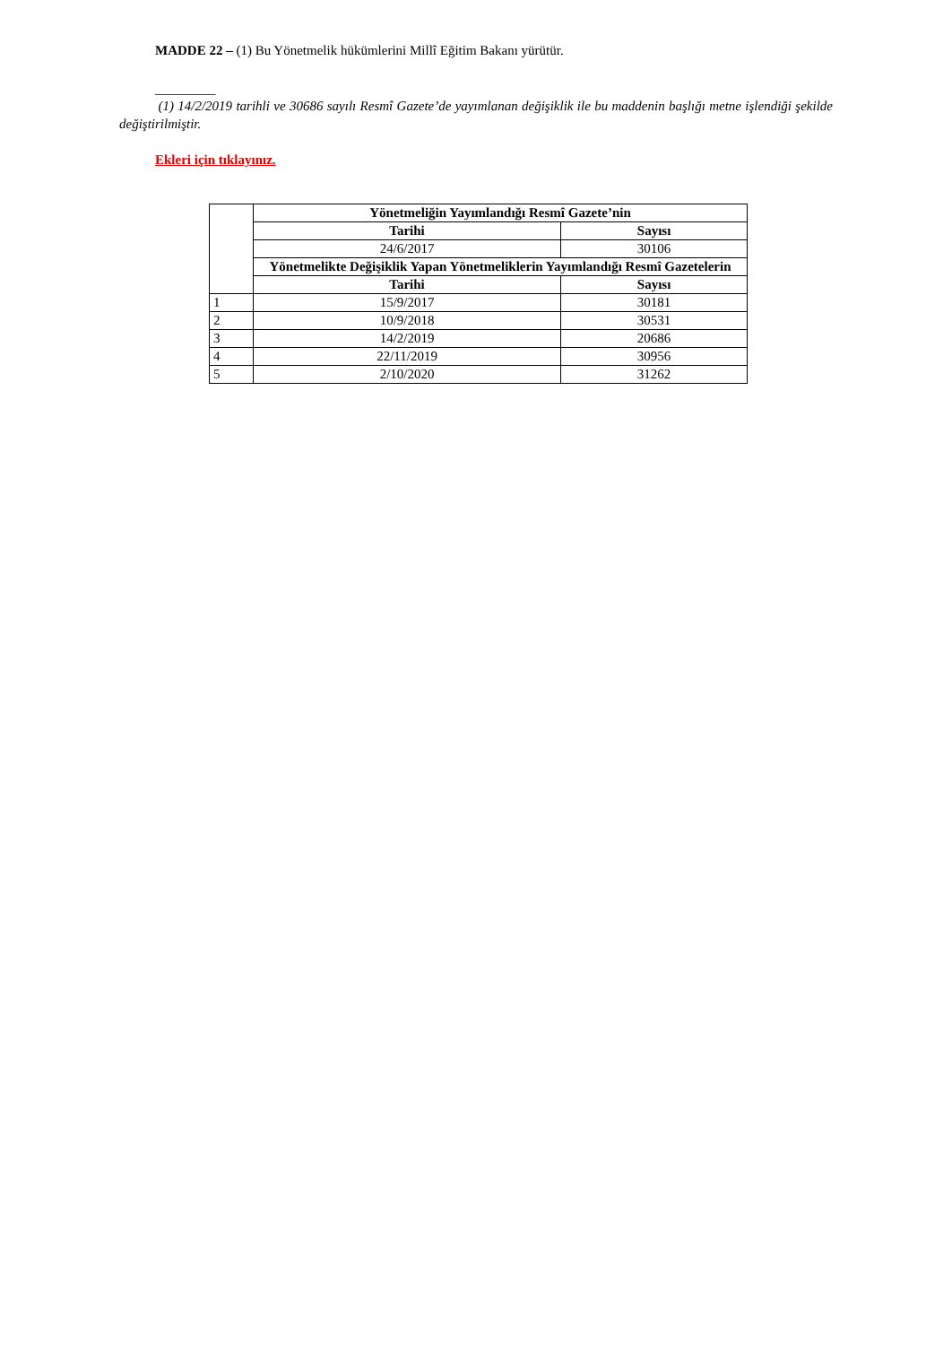MADDE 22 – (1) Bu Yönetmelik hükümlerini Millî Eğitim Bakanı yürütür.
_________
(1) 14/2/2019 tarihli ve 30686 sayılı Resmî Gazete’de yayımlanan değişiklik ile bu maddenin başlığı metne işlendiği şekilde değiştirilmiştir.
Ekleri için tıklayınız.
| | Yönetmeliğin Yayımlandığı Resmî Gazete’nin | |
| | Tarihi | Sayısı |
| | 24/6/2017 | 30106 |
| | Yönetmelikte Değişiklik Yapan Yönetmeliklerin Yayımlandığı Resmî Gazetelerin | |
| | Tarihi | Sayısı |
| 1 | 15/9/2017 | 30181 |
| 2 | 10/9/2018 | 30531 |
| 3 | 14/2/2019 | 20686 |
| 4 | 22/11/2019 | 30956 |
| 5 | 2/10/2020 | 31262 |